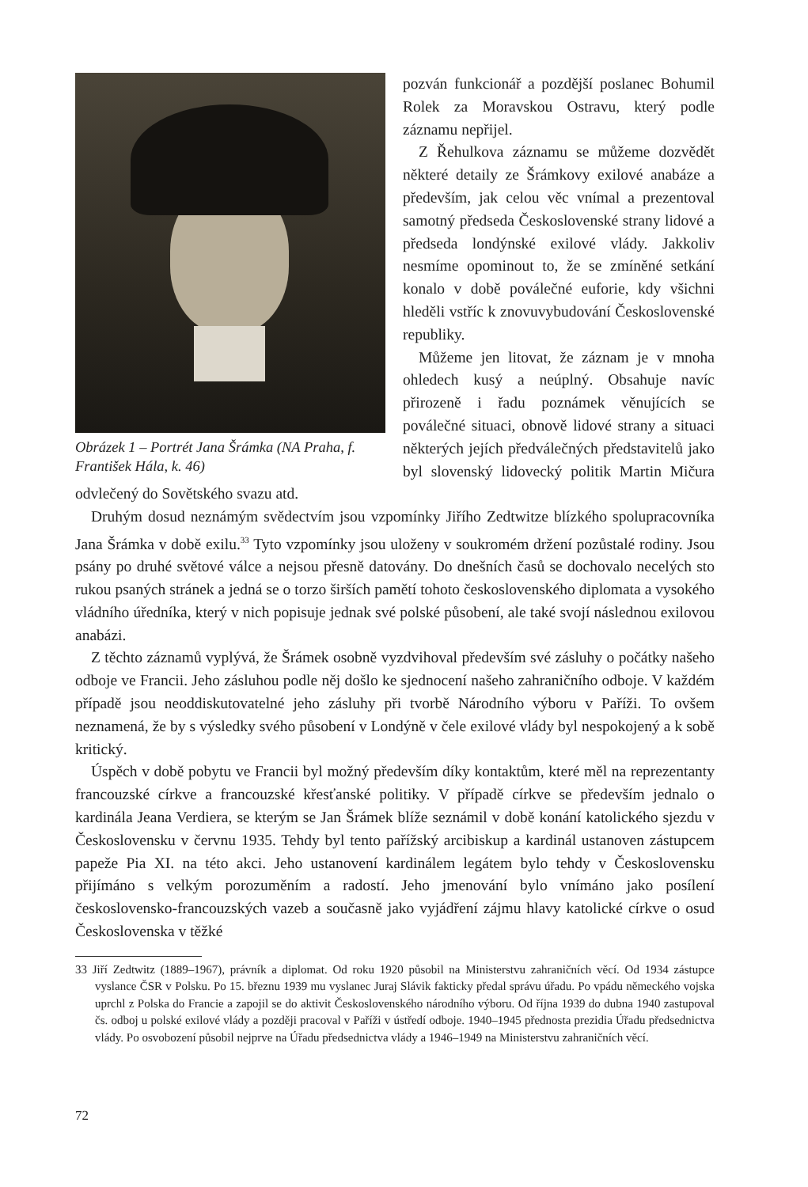Obrázek 1 – Portrét Jana Šrámka (NA Praha, f. František Hála, k. 46)
pozván funkcionář a pozdější poslanec Bohumil Rolek za Moravskou Ostravu, který podle záznamu nepřijel.
Z Řehulkova záznamu se můžeme dozvědět některé detaily ze Šrámkovy exilové anabáze a především, jak celou věc vnímal a prezentoval samotný předseda Československé strany lidové a předseda londýnské exilové vlády. Jakkoliv nesmíme opominout to, že se zmíněné setkání konalo v době poválečné euforie, kdy všichni hleděli vstříc k znovuvybudování Československé republiky.
Můžeme jen litovat, že záznam je v mnoha ohledech kusý a neúplný. Obsahuje navíc přirozeně i řadu poznámek věnujících se poválečné situaci, obnově lidové strany a situaci některých jejích předválečných představitelů jako byl slovenský lidovecký politik Martin Mičura odvlečený do Sovětského svazu atd.
Druhým dosud neznámým svědectvím jsou vzpomínky Jiřího Zedtwitze blízkého spolupracovníka Jana Šrámka v době exilu.<sup>33</sup> Tyto vzpomínky jsou uloženy v soukromém držení pozůstalé rodiny. Jsou psány po druhé světové válce a nejsou přesně datovány. Do dnešních časů se dochovalo necelých sto rukou psaných stránek a jedná se o torzo širších pamětí tohoto československého diplomata a vysokého vládního úředníka, který v nich popisuje jednak své polské působení, ale také svojí následnou exilovou anabázi.
Z těchto záznamů vyplývá, že Šrámek osobně vyzdvihoval především své zásluhy o počátky našeho odboje ve Francii. Jeho zásluhou podle něj došlo ke sjednocení našeho zahraničního odboje. V každém případě jsou neoddiskutovatelné jeho zásluhy při tvorbě Národního výboru v Paříži. To ovšem neznamená, že by s výsledky svého působení v Londýně v čele exilové vlády byl nespokojený a k sobě kritický.
Úspěch v době pobytu ve Francii byl možný především díky kontaktům, které měl na reprezentanty francouzské církve a francouzské křesťanské politiky. V případě církve se především jednalo o kardinála Jeana Verdiera, se kterým se Jan Šrámek blíže seznámil v době konání katolického sjezdu v Československu v červnu 1935. Tehdy byl tento pařížský arcibiskup a kardinál ustanoven zástupcem papeže Pia XI. na této akci. Jeho ustanovení kardinálem legátem bylo tehdy v Československu přijímáno s velkým porozuměním a radostí. Jeho jmenování bylo vnímáno jako posílení československo-francouzských vazeb a současně jako vyjádření zájmu hlavy katolické církve o osud Československa v těžké
33 Jiří Zedtwitz (1889–1967), právník a diplomat. Od roku 1920 působil na Ministerstvu zahraničních věcí. Od 1934 zástupce vyslance ČSR v Polsku. Po 15. březnu 1939 mu vyslanec Juraj Slávik fakticky předal správu úřadu. Po vpádu německého vojska uprchl z Polska do Francie a zapojil se do aktivit Československého národního výboru. Od října 1939 do dubna 1940 zastupoval čs. odboj u polské exilové vlády a později pracoval v Paříži v ústředí odboje. 1940–1945 přednosta prezidia Úřadu předsednictva vlády. Po osvobození působil nejprve na Úřadu předsednictva vlády a 1946–1949 na Ministerstvu zahraničních věcí.
72